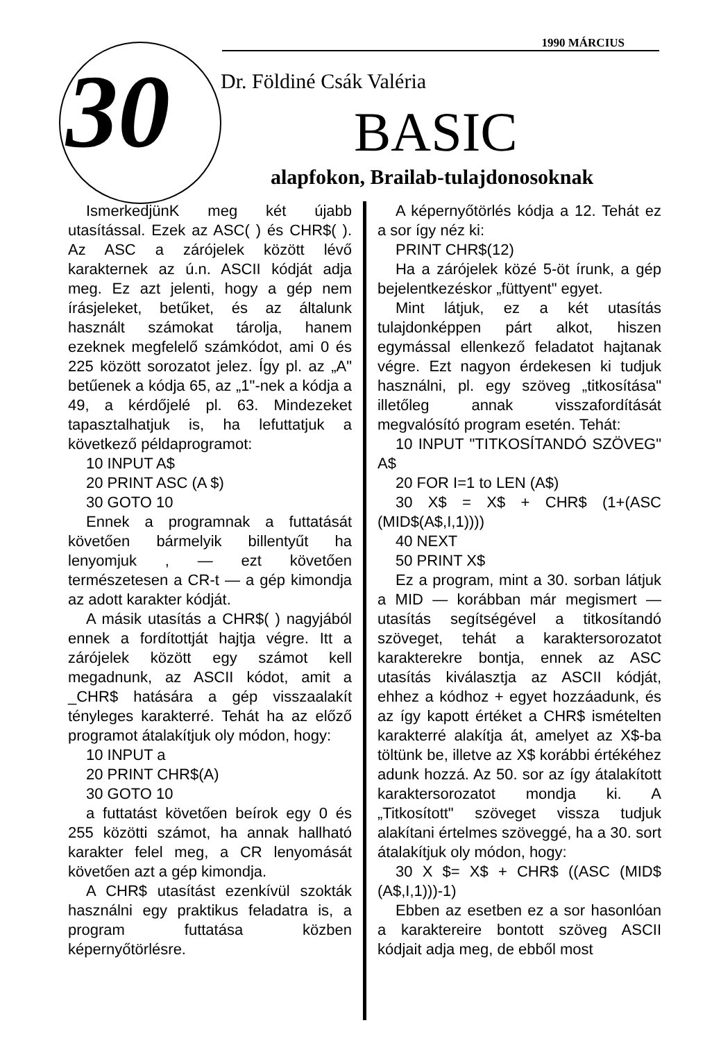1990 MÁRCIUS
30 Dr. Földiné Csák Valéria
BASIC
alapfokon, Brailab-tulajdonosoknak
IsmerkedjünK meg két újabb utasítással. Ezek az ASC( ) és CHR$( ). Az ASC a zárójelek között lévő karakternek az ú.n. ASCII kódját adja meg. Ez azt jelenti, hogy a gép nem írásjeleket, betűket, és az általunk használt számokat tárolja, hanem ezeknek megfelelő számkódot, ami 0 és 225 között sorozatot jelez. Így pl. az „A" betűenek a kódja 65, az „1"-nek a kódja a 49, a kérdőjelé pl. 63. Mindezeket tapasztalhatjuk is, ha lefuttatjuk a következő példaprogramot:
10 INPUT A$
20 PRINT ASC (A $)
30 GOTO 10
Ennek a programnak a futtatását követően bármelyik billentyűt ha lenyomjuk , — ezt követően természetesen a CR-t — a gép kimondja az adott karakter kódját.
A másik utasítás a CHR$( ) nagyjából ennek a fordítottját hajtja végre. Itt a zárójelek között egy számot kell megadnunk, az ASCII kódot, amit a _CHR$ hatására a gép visszaalakít tényleges karakterré. Tehát ha az előző programot átalakítjuk oly módon, hogy:
10 INPUT a
20 PRINT CHR$(A)
30 GOTO 10
a futtatást követően beírok egy 0 és 255 közötti számot, ha annak hallható karakter felel meg, a CR lenyomását követően azt a gép kimondja.
A CHR$ utasítást ezenkívül szokták használni egy praktikus feladatra is, a program futtatása közben képernyőtörlésre.
A képernyőtörlés kódja a 12. Tehát ez a sor így néz ki:
PRINT CHR$(12)
Ha a zárójelek közé 5-öt írunk, a gép bejelentkezéskor „füttyent" egyet.
Mint látjuk, ez a két utasítás tulajdonképpen párt alkot, hiszen egymással ellenkező feladatot hajtanak végre. Ezt nagyon érdekesen ki tudjuk használni, pl. egy szöveg „titkosítása" illetőleg annak visszafordítását megvalósító program esetén. Tehát:
10 INPUT "TITKOSÍTANDÓ SZÖVEG" A$
20 FOR I=1 to LEN (A$)
30 X$ = X$ + CHR$ (1+(ASC (MID$(A$,I,1))))
40 NEXT
50 PRINT X$
Ez a program, mint a 30. sorban látjuk a MID — korábban már megismert — utasítás segítségével a titkosítandó szöveget, tehát a karaktersorozatot karakterekre bontja, ennek az ASC utasítás kiválasztja az ASCII kódját, ehhez a kódhoz + egyet hozzáadunk, és az így kapott értéket a CHR$ ismételten karakterré alakítja át, amelyet az X$-ba töltünk be, illetve az X$ korábbi értékéhez adunk hozzá. Az 50. sor az így átalakított karaktersorozatot mondja ki. A „Titkosított" szöveget vissza tudjuk alakítani értelmes szöveggé, ha a 30. sort átalakítjuk oly módon, hogy:
30 X $= X$ + CHR$ ((ASC (MID$ (A$,I,1)))-1)
Ebben az esetben ez a sor hasonlóan a karaktereire bontott szöveg ASCII kódjait adja meg, de ebből most